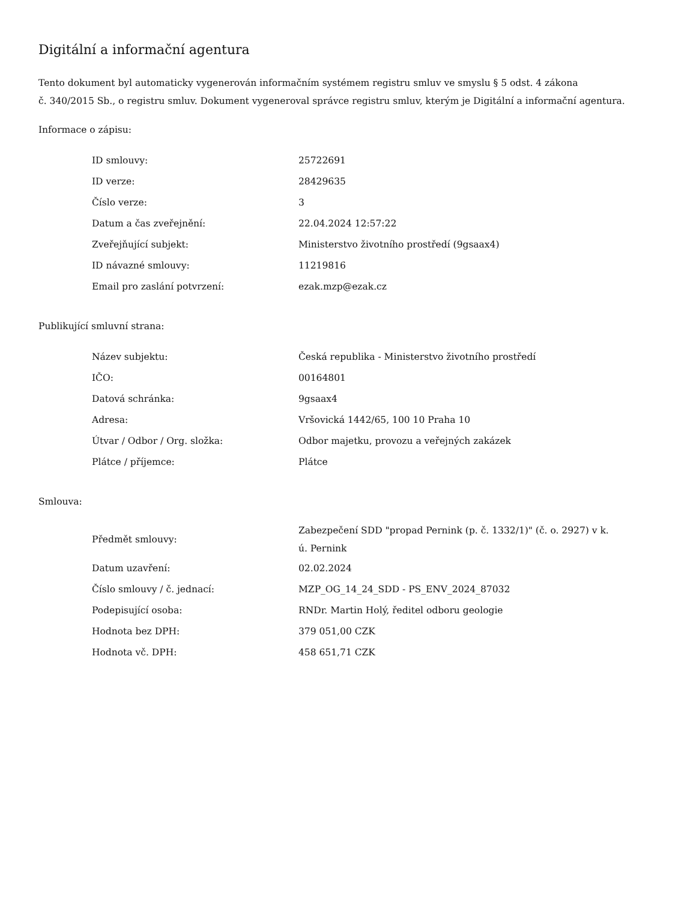Digitální a informační agentura
Tento dokument byl automaticky vygenerován informačním systémem registru smluv ve smyslu § 5 odst. 4 zákona
č. 340/2015 Sb., o registru smluv. Dokument vygeneroval správce registru smluv, kterým je Digitální a informační agentura.
Informace o zápisu:
| ID smlouvy: | 25722691 |
| ID verze: | 28429635 |
| Číslo verze: | 3 |
| Datum a čas zveřejnění: | 22.04.2024 12:57:22 |
| Zveřejňující subjekt: | Ministerstvo životního prostředí (9gsaax4) |
| ID návazné smlouvy: | 11219816 |
| Email pro zaslání potvrzení: | ezak.mzp@ezak.cz |
Publikující smluvní strana:
| Název subjektu: | Česká republika - Ministerstvo životního prostředí |
| IČO: | 00164801 |
| Datová schránka: | 9gsaax4 |
| Adresa: | Vršovická 1442/65, 100 10 Praha 10 |
| Útvar / Odbor / Org. složka: | Odbor majetku, provozu a veřejných zakázek |
| Plátce / příjemce: | Plátce |
Smlouva:
| Předmět smlouvy: | Zabezpečení SDD "propad Pernink (p. č. 1332/1)" (č. o. 2927) v k. ú. Pernink |
| Datum uzavření: | 02.02.2024 |
| Číslo smlouvy / č. jednací: | MZP_OG_14_24_SDD - PS_ENV_2024_87032 |
| Podepisující osoba: | RNDr. Martin Holý, ředitel odboru geologie |
| Hodnota bez DPH: | 379 051,00 CZK |
| Hodnota vč. DPH: | 458 651,71 CZK |